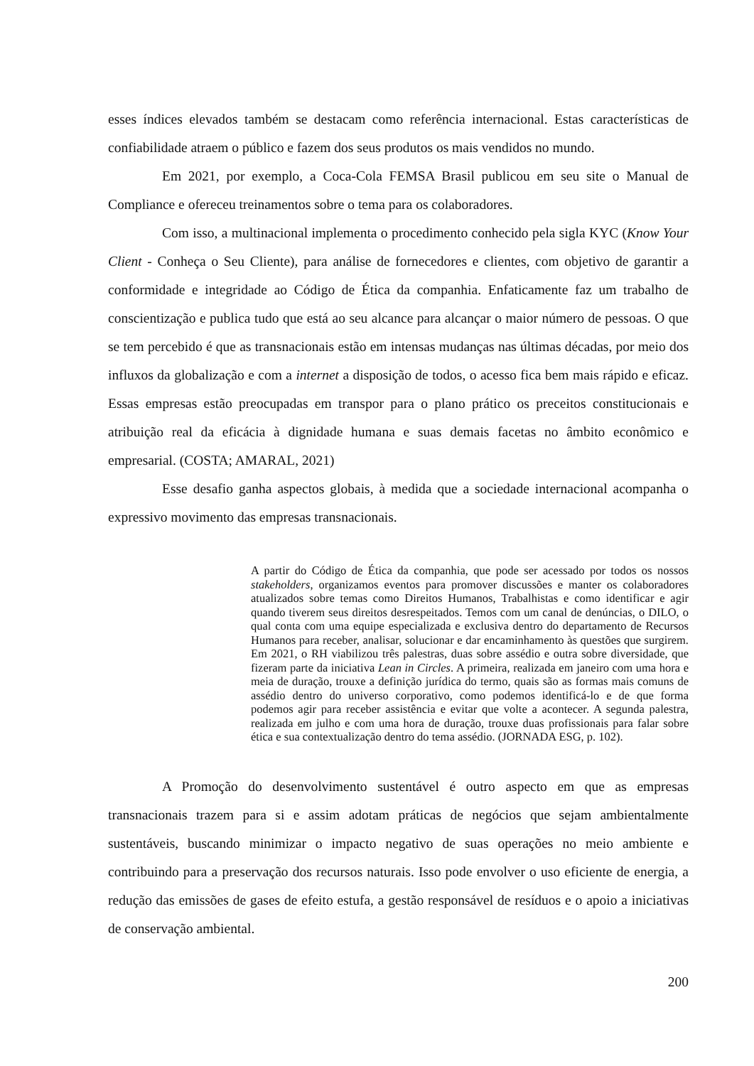esses índices elevados também se destacam como referência internacional. Estas características de confiabilidade atraem o público e fazem dos seus produtos os mais vendidos no mundo.
Em 2021, por exemplo, a Coca-Cola FEMSA Brasil publicou em seu site o Manual de Compliance e ofereceu treinamentos sobre o tema para os colaboradores.
Com isso, a multinacional implementa o procedimento conhecido pela sigla KYC (Know Your Client - Conheça o Seu Cliente), para análise de fornecedores e clientes, com objetivo de garantir a conformidade e integridade ao Código de Ética da companhia. Enfaticamente faz um trabalho de conscientização e publica tudo que está ao seu alcance para alcançar o maior número de pessoas. O que se tem percebido é que as transnacionais estão em intensas mudanças nas últimas décadas, por meio dos influxos da globalização e com a internet a disposição de todos, o acesso fica bem mais rápido e eficaz. Essas empresas estão preocupadas em transpor para o plano prático os preceitos constitucionais e atribuição real da eficácia à dignidade humana e suas demais facetas no âmbito econômico e empresarial. (COSTA; AMARAL, 2021)
Esse desafio ganha aspectos globais, à medida que a sociedade internacional acompanha o expressivo movimento das empresas transnacionais.
A partir do Código de Ética da companhia, que pode ser acessado por todos os nossos stakeholders, organizamos eventos para promover discussões e manter os colaboradores atualizados sobre temas como Direitos Humanos, Trabalhistas e como identificar e agir quando tiverem seus direitos desrespeitados. Temos com um canal de denúncias, o DILO, o qual conta com uma equipe especializada e exclusiva dentro do departamento de Recursos Humanos para receber, analisar, solucionar e dar encaminhamento às questões que surgirem. Em 2021, o RH viabilizou três palestras, duas sobre assédio e outra sobre diversidade, que fizeram parte da iniciativa Lean in Circles. A primeira, realizada em janeiro com uma hora e meia de duração, trouxe a definição jurídica do termo, quais são as formas mais comuns de assédio dentro do universo corporativo, como podemos identificá-lo e de que forma podemos agir para receber assistência e evitar que volte a acontecer. A segunda palestra, realizada em julho e com uma hora de duração, trouxe duas profissionais para falar sobre ética e sua contextualização dentro do tema assédio. (JORNADA ESG, p. 102).
A Promoção do desenvolvimento sustentável é outro aspecto em que as empresas transnacionais trazem para si e assim adotam práticas de negócios que sejam ambientalmente sustentáveis, buscando minimizar o impacto negativo de suas operações no meio ambiente e contribuindo para a preservação dos recursos naturais. Isso pode envolver o uso eficiente de energia, a redução das emissões de gases de efeito estufa, a gestão responsável de resíduos e o apoio a iniciativas de conservação ambiental.
200